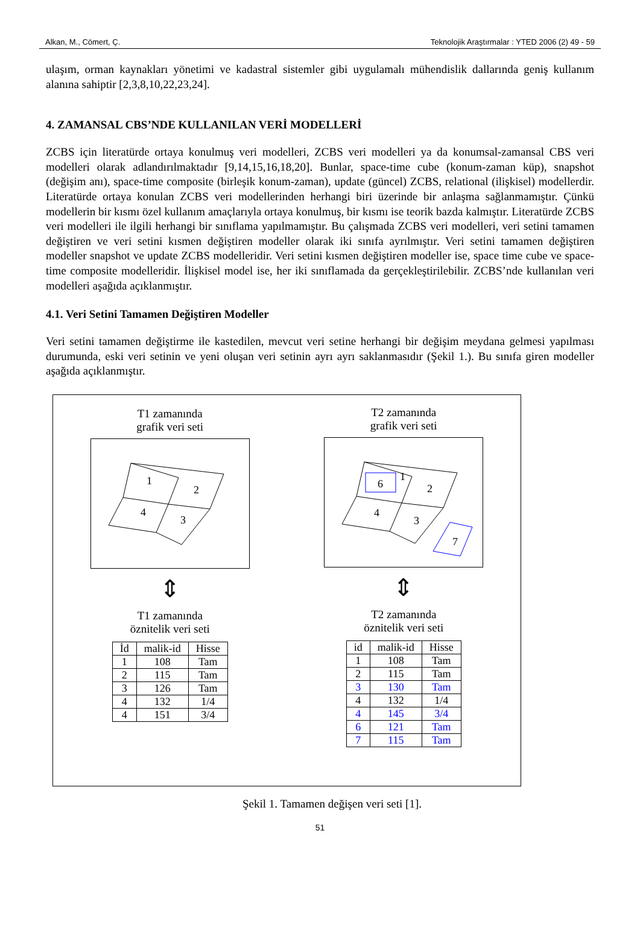Alkan, M., Cömert, Ç. Teknolojik Araştırmalar : YTED 2006 (2) 49 - 59
ulaşım, orman kaynakları yönetimi ve kadastral sistemler gibi uygulamalı mühendislik dallarında geniş kullanım alanına sahiptir [2,3,8,10,22,23,24].
4. ZAMANSAL CBS’NDE KULLANILAN VERİ MODELLERİ
ZCBS için literatürde ortaya konulmuş veri modelleri, ZCBS veri modelleri ya da konumsal-zamansal CBS veri modelleri olarak adlandırılmaktadır [9,14,15,16,18,20]. Bunlar, space-time cube (konum-zaman küp), snapshot (değişim anı), space-time composite (birleşik konum-zaman), update (güncel) ZCBS, relational (ilişkisel) modellerdir. Literatürde ortaya konulan ZCBS veri modellerinden herhangi biri üzerinde bir anlaşma sağlanmamıştır. Çünkü modellerin bir kısmı özel kullanım amaçlarıyla ortaya konulmuş, bir kısmı ise teorik bazda kalmıştır. Literatürde ZCBS veri modelleri ile ilgili herhangi bir sınıflama yapılmamıştır. Bu çalışmada ZCBS veri modelleri, veri setini tamamen değiştiren ve veri setini kısmen değiştiren modeller olarak iki sınıfa ayrılmıştır. Veri setini tamamen değiştiren modeller snapshot ve update ZCBS modelleridir. Veri setini kısmen değiştiren modeller ise, space time cube ve space-time composite modelleridir. İlişkisel model ise, her iki sınıflamada da gerçekleştirilebilir. ZCBS’nde kullanılan veri modelleri aşağıda açıklanmıştır.
4.1. Veri Setini Tamamen Değiştiren Modeller
Veri setini tamamen değiştirme ile kastedilen, mevcut veri setine herhangi bir değişim meydana gelmesi yapılması durumunda, eski veri setinin ve yeni oluşan veri setinin ayrı ayrı saklanmasıdır (Şekil 1.). Bu sınıfa giren modeller aşağıda açıklanmıştır.
T1 zamanında
grafik veri seti
1
2
4
3
⇕
T1 zamanında
öznitelik veri seti
| İd | malik-id | Hisse |
| --- | --- | --- |
| 1 | 108 | Tam |
| 2 | 115 | Tam |
| 3 | 126 | Tam |
| 4 | 132 | 1/4 |
| 4 | 151 | 3/4 |
T2 zamanında
grafik veri seti
6
1
2
4
3
7
⇕
T2 zamanında
öznitelik veri seti
| id | malik-id | Hisse |
| --- | --- | --- |
| 1 | 108 | Tam |
| 2 | 115 | Tam |
| 3 | 130 | Tam |
| 4 | 132 | 1/4 |
| 4 | 145 | 3/4 |
| 6 | 121 | Tam |
| 7 | 115 | Tam |
Şekil 1. Tamamen değişen veri seti [1].
51